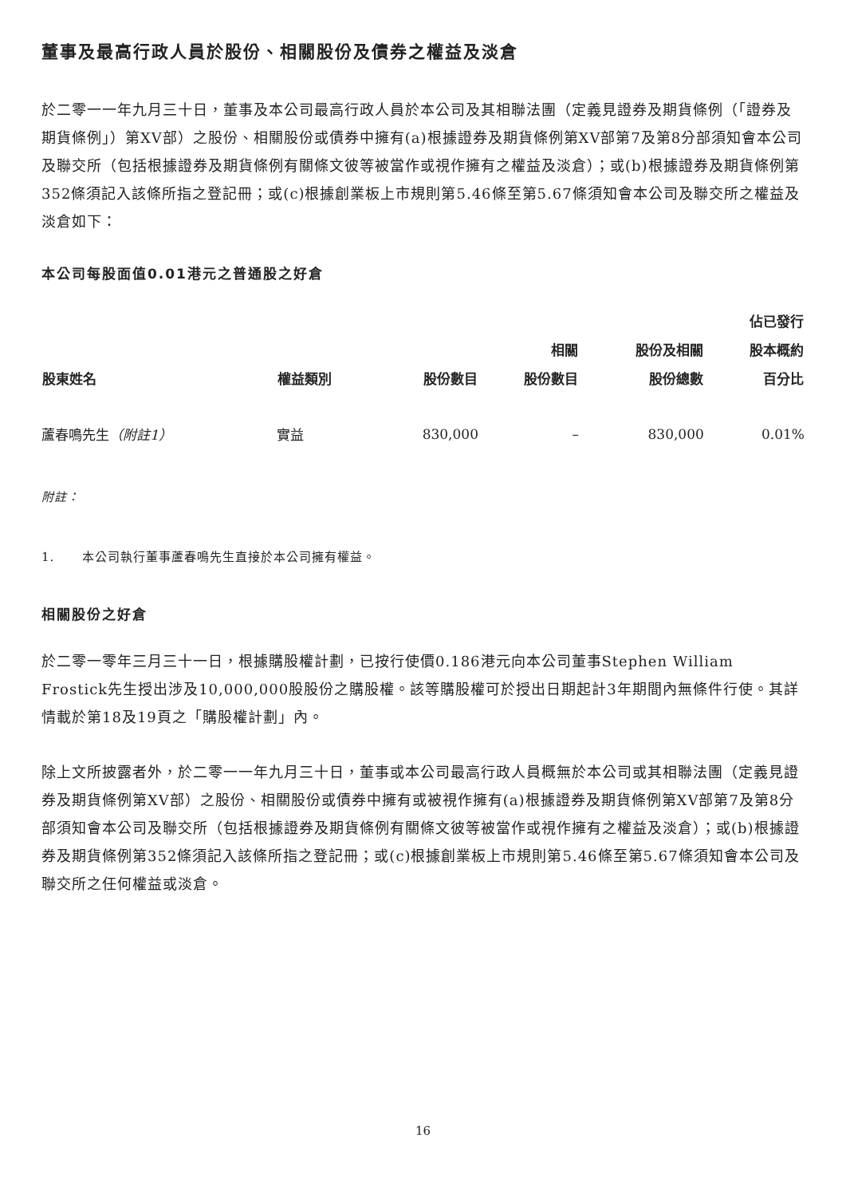董事及最高行政人員於股份、相關股份及債券之權益及淡倉
於二零一一年九月三十日，董事及本公司最高行政人員於本公司及其相聯法團（定義見證券及期貨條例（「證券及期貨條例」）第XV部）之股份、相關股份或債券中擁有(a)根據證券及期貨條例第XV部第7及第8分部須知會本公司及聯交所（包括根據證券及期貨條例有關條文彼等被當作或視作擁有之權益及淡倉）；或(b)根據證券及期貨條例第352條須記入該條所指之登記冊；或(c)根據創業板上市規則第5.46條至第5.67條須知會本公司及聯交所之權益及淡倉如下：
本公司每股面值0.01港元之普通股之好倉
| 股東姓名 | 權益類別 | 股份數目 | 相關 股份數目 | 股份及相關 股份總數 | 佔已發行 股本概約 百分比 |
| --- | --- | --- | --- | --- | --- |
| 蘆春鳴先生 （附註1） | 實益 | 830,000 | – | 830,000 | 0.01% |
附註：
1. 本公司執行董事蘆春鳴先生直接於本公司擁有權益。
相關股份之好倉
於二零一零年三月三十一日，根據購股權計劃，已按行使價0.186港元向本公司董事Stephen William Frostick先生授出涉及10,000,000股股份之購股權。該等購股權可於授出日期起計3年期間內無條件行使。其詳情載於第18及19頁之「購股權計劃」內。
除上文所披露者外，於二零一一年九月三十日，董事或本公司最高行政人員概無於本公司或其相聯法團（定義見證券及期貨條例第XV部）之股份、相關股份或債券中擁有或被視作擁有(a)根據證券及期貨條例第XV部第7及第8分部須知會本公司及聯交所（包括根據證券及期貨條例有關條文彼等被當作或視作擁有之權益及淡倉）；或(b)根據證券及期貨條例第352條須記入該條所指之登記冊；或(c)根據創業板上市規則第5.46條至第5.67條須知會本公司及聯交所之任何權益或淡倉。
16